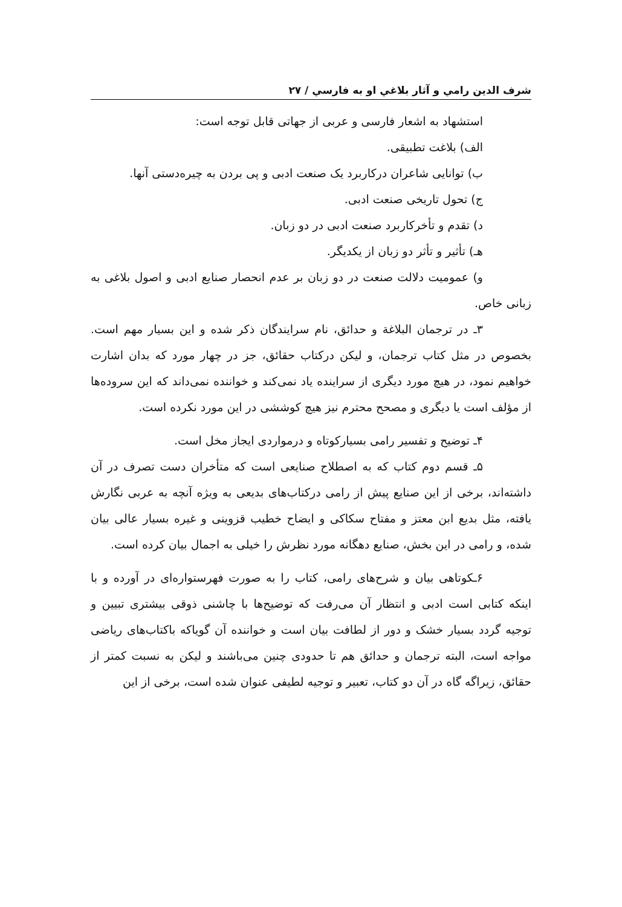شرف الدين رامي و آثار بلاغي او به فارسي / ۲۷
استشهاد به اشعار فارسی و عربی از جهاتی قابل توجه است:
الف) بلاغت تطبیقی.
ب) توانایی شاعران درکاربرد یک صنعت ادبی و پی بردن به چیره‌دستی آنها.
ج) تحول تاریخی صنعت ادبی.
د) تقدم و تأخرکاربرد صنعت ادبی در دو زبان.
هـ) تأثیر و تأثر دو زبان از یکدیگر.
و) عمومیت دلالت صنعت در دو زبان بر عدم انحصار صنایع ادبی و اصول بلاغی به زبانی خاص.
۳ـ در ترجمان البلاغة و حدائق، نام سرایندگان ذکر شده و این بسیار مهم است. بخصوص در مثل کتاب ترجمان، و لیکن درکتاب حقائق، جز در چهار مورد که بدان اشارت خواهیم نمود، در هیچ مورد دیگری از سراینده یاد نمی‌کند و خواننده نمی‌داند که این سروده‌ها از مؤلف است یا دیگری و مصحح محترم نیز هیچ کوششی در این مورد نکرده است.
۴ـ توضیح و تفسیر رامی بسیارکوتاه و درمواردی ایجاز مخل است.
۵ـ قسم دوم کتاب که به اصطلاح صنایعی است که متأخران دست تصرف در آن داشته‌اند، برخی از این صنایع پیش از رامی درکتاب‌های بدیعی به ویژه آنچه به عربی نگارش یافته، مثل بدیع ابن معتز و مفتاح سکاکی و ایضاح خطیب قزوینی و غیره بسیار عالی بیان شده، و رامی در این بخش، صنایع دهگانه مورد نظرش را خیلی به اجمال بیان کرده است.
۶ـکوتاهی بیان و شرح‌های رامی، کتاب را به صورت فهرستواره‌ای در آورده و با اینکه کتابی است ادبی و انتظار آن می‌رفت که توضیح‌ها با چاشنی ذوقی بیشتری تبیین و توجیه گردد بسیار خشک و دور از لطافت بیان است و خواننده آن گویاکه باکتاب‌های ریاضی مواجه است، البته ترجمان و حدائق هم تا حدودی چنین می‌باشند و لیکن به نسبت کمتر از حقائق، زیراگه گاه در آن دو کتاب، تعبیر و توجیه لطیفی عنوان شده است، برخی از این